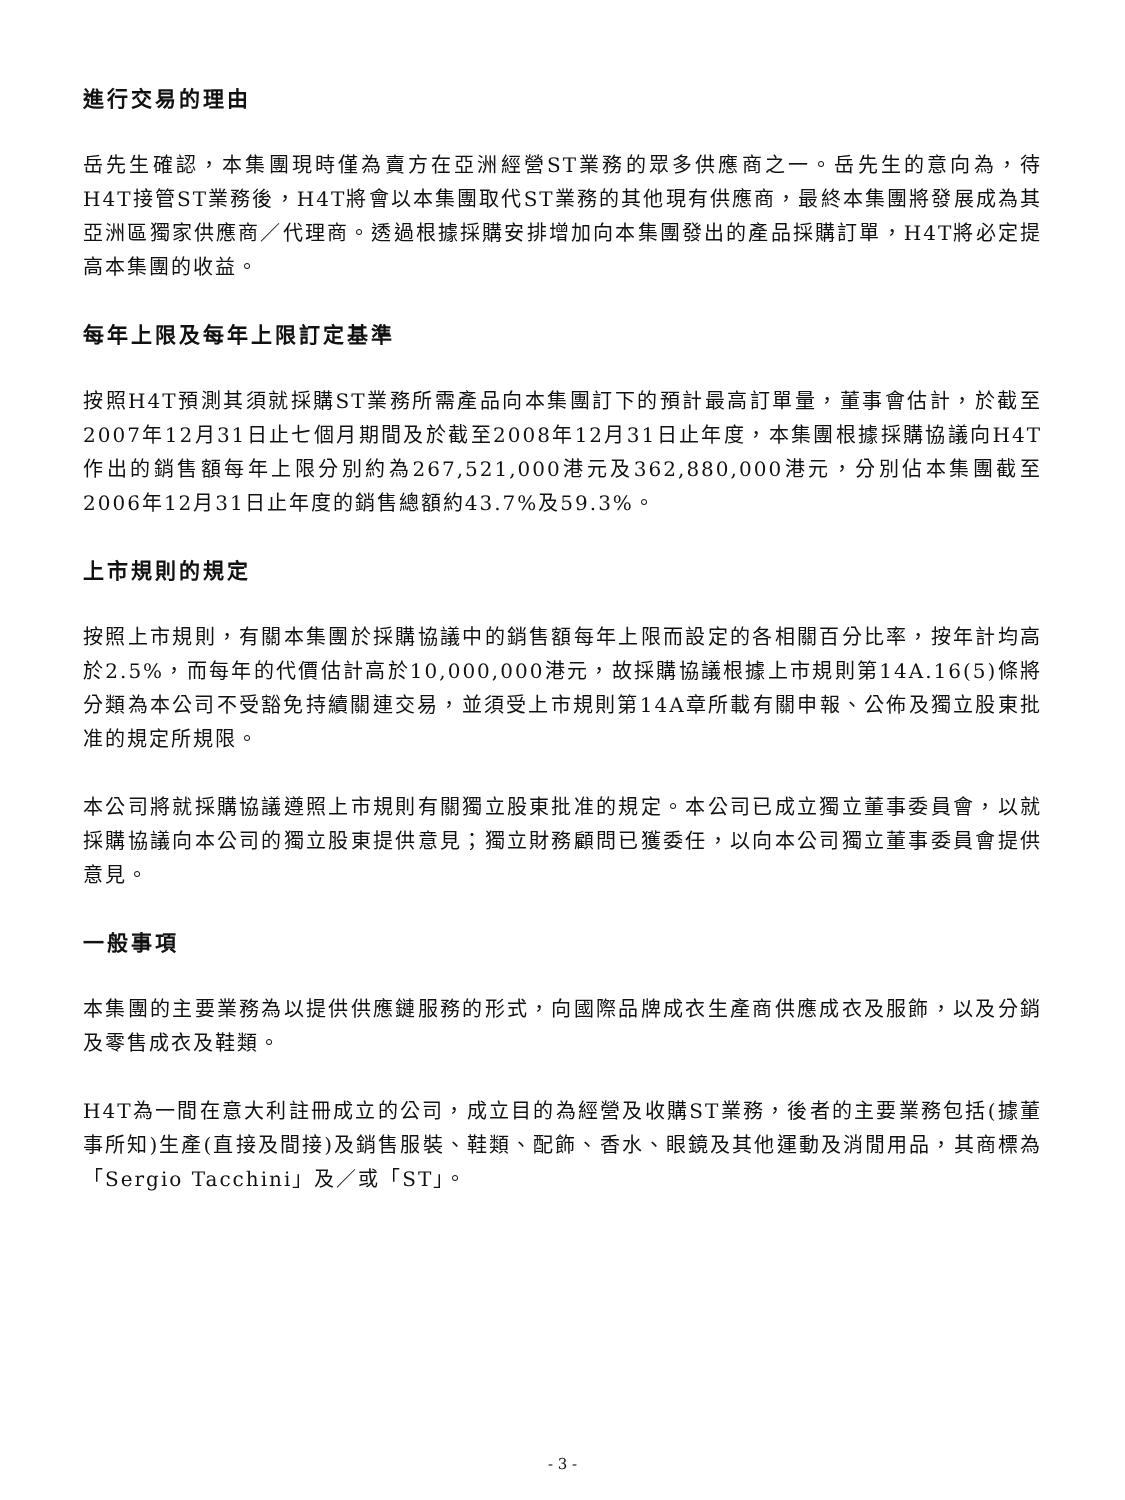進行交易的理由
岳先生確認，本集團現時僅為賣方在亞洲經營ST業務的眾多供應商之一。岳先生的意向為，待H4T接管ST業務後，H4T將會以本集團取代ST業務的其他現有供應商，最終本集團將發展成為其亞洲區獨家供應商／代理商。透過根據採購安排增加向本集團發出的產品採購訂單，H4T將必定提高本集團的收益。
每年上限及每年上限訂定基準
按照H4T預測其須就採購ST業務所需產品向本集團訂下的預計最高訂單量，董事會估計，於截至2007年12月31日止七個月期間及於截至2008年12月31日止年度，本集團根據採購協議向H4T作出的銷售額每年上限分別約為267,521,000港元及362,880,000港元，分別佔本集團截至2006年12月31日止年度的銷售總額約43.7%及59.3%。
上市規則的規定
按照上市規則，有關本集團於採購協議中的銷售額每年上限而設定的各相關百分比率，按年計均高於2.5%，而每年的代價估計高於10,000,000港元，故採購協議根據上市規則第14A.16(5)條將分類為本公司不受豁免持續關連交易，並須受上市規則第14A章所載有關申報、公佈及獨立股東批准的規定所規限。
本公司將就採購協議遵照上市規則有關獨立股東批准的規定。本公司已成立獨立董事委員會，以就採購協議向本公司的獨立股東提供意見；獨立財務顧問已獲委任，以向本公司獨立董事委員會提供意見。
一般事項
本集團的主要業務為以提供供應鏈服務的形式，向國際品牌成衣生產商供應成衣及服飾，以及分銷及零售成衣及鞋類。
H4T為一間在意大利註冊成立的公司，成立目的為經營及收購ST業務，後者的主要業務包括(據董事所知)生產(直接及間接)及銷售服裝、鞋類、配飾、香水、眼鏡及其他運動及消閒用品，其商標為「Sergio Tacchini」及／或「ST」。
- 3 -